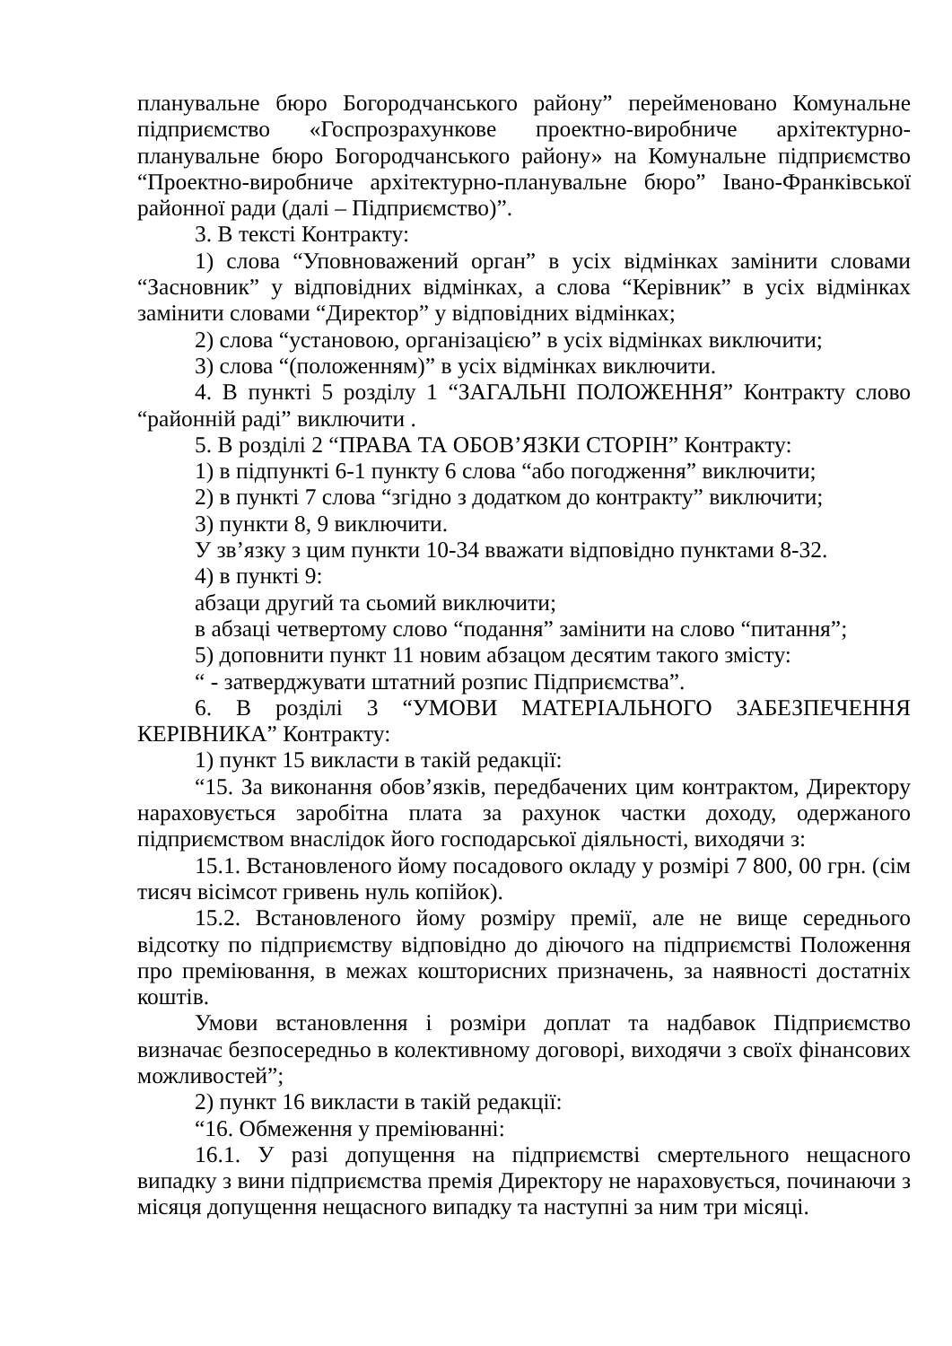планувальне бюро Богородчанського району” перейменовано Комунальне підприємство «Госпрозрахункове проектно-виробниче архітектурно-планувальне бюро Богородчанського району» на Комунальне підприємство “Проектно-виробниче архітектурно-планувальне бюро” Івано-Франківської районної ради (далі – Підприємство)”.
3. В тексті Контракту:
1) слова “Уповноважений орган” в усіх відмінках замінити словами “Засновник” у відповідних відмінках, а слова “Керівник” в усіх відмінках замінити словами “Директор” у відповідних відмінках;
2) слова “установою, організацією” в усіх відмінках виключити;
3) слова “(положенням)” в усіх відмінках виключити.
4. В пункті 5 розділу 1 “ЗАГАЛЬНІ ПОЛОЖЕННЯ” Контракту слово “районній раді” виключити .
5. В розділі 2 “ПРАВА ТА ОБОВ’ЯЗКИ СТОРІН” Контракту:
1) в підпункті 6-1 пункту 6 слова “або погодження” виключити;
2) в пункті 7 слова “згідно з додатком до контракту” виключити;
3) пункти 8, 9 виключити.
У зв’язку з цим пункти 10-34 вважати відповідно пунктами 8-32.
4) в пункті 9:
абзаци другий та сьомий виключити;
в абзаці четвертому слово “подання” замінити на слово “питання”;
5) доповнити пункт 11 новим абзацом десятим такого змісту:
“ - затверджувати штатний розпис Підприємства”.
6. В розділі 3 “УМОВИ МАТЕРІАЛЬНОГО ЗАБЕЗПЕЧЕННЯ КЕРІВНИКА” Контракту:
1) пункт 15 викласти в такій редакції:
“15. За виконання обов’язків, передбачених цим контрактом, Директору нараховується заробітна плата за рахунок частки доходу, одержаного підприємством внаслідок його господарської діяльності, виходячи з:
15.1. Встановленого йому посадового окладу у розмірі 7 800, 00 грн. (сім тисяч вісімсот гривень нуль копійок).
15.2. Встановленого йому розміру премії, але не вище середнього відсотку по підприємству відповідно до діючого на підприємстві Положення про преміювання, в межах кошторисних призначень, за наявності достатніх коштів.
Умови встановлення і розміри доплат та надбавок Підприємство визначає безпосередньо в колективному договорі, виходячи з своїх фінансових можливостей”;
2) пункт 16 викласти в такій редакції:
“16. Обмеження у преміюванні:
16.1. У разі допущення на підприємстві смертельного нещасного випадку з вини підприємства премія Директору не нараховується, починаючи з місяця допущення нещасного випадку та наступні за ним три місяці.